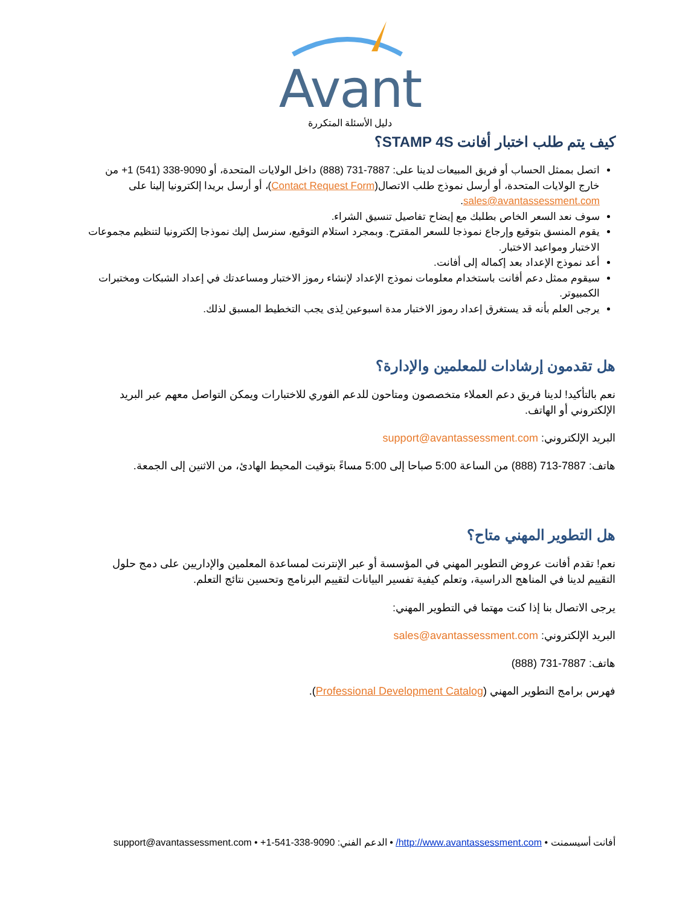Avant
دليل الأسئلة المتكررة
كيف يتم طلب اختبار أفانت STAMP 4S؟
اتصل بممثل الحساب أو فريق المبيعات لدينا على: 7887-731 (888) داخل الولايات المتحدة، أو 9090-338 (541) 1+ من خارج الولايات المتحدة، أو أرسل نموذج طلب الاتصال(Contact Request Form)، أو أرسل بريدا إلكترونيا إلينا على sales@avantassessment.com.
سوف نعد السعر الخاص بطلبك مع إيضاح تفاصيل تنسيق الشراء.
يقوم المنسق بتوقيع وإرجاع نموذجا للسعر المقترح. وبمجرد استلام التوقيع، سنرسل إليك نموذجا إلكترونيا لتنظيم مجموعات الاختبار ومواعيد الاختبار.
أعد نموذج الإعداد بعد إكماله إلى أفانت.
سيقوم ممثل دعم أفانت باستخدام معلومات نموذج الإعداد لإنشاء رموز الاختبار ومساعدتك في إعداد الشبكات ومختبرات الكمبيوتر.
يرجى العلم بأنه قد يستغرق إعداد رموز الاختبار مدة اسبوعين لِذى يجب التخطيط المسبق لذلك.
هل تقدمون إرشادات للمعلمين والإدارة؟
نعم بالتأكيد! لدينا فريق دعم العملاء متخصصون ومتاحون للدعم الفوري للاختبارات ويمكن التواصل معهم عبر البريد الإلكتروني أو الهاتف.
البريد الإلكتروني: support@avantassessment.com
هاتف: 7887-713 (888) من الساعة 5:00 صباحا إلى 5:00 مساءً بتوقيت المحيط الهادئ، من الاثنين إلى الجمعة.
هل التطوير المهني متاح؟
نعم! تقدم أفانت عروض التطوير المهني في المؤسسة أو عبر الإنترنت لمساعدة المعلمين والإداريين على دمج حلول التقييم لدينا في المناهج الدراسية، وتعلم كيفية تفسير البيانات لتقييم البرنامج وتحسين نتائج التعلم.
يرجى الاتصال بنا إذا كنت مهتما في التطوير المهني:
البريد الإلكتروني: sales@avantassessment.com
هاتف: 7887-731 (888)
فهرس برامج التطوير المهني (Professional Development Catalog).
أفانت أسيسمنت • http://www.avantassessment.com/ • الدعم الفني: 9090-338-541-1+ • support@avantassessment.com